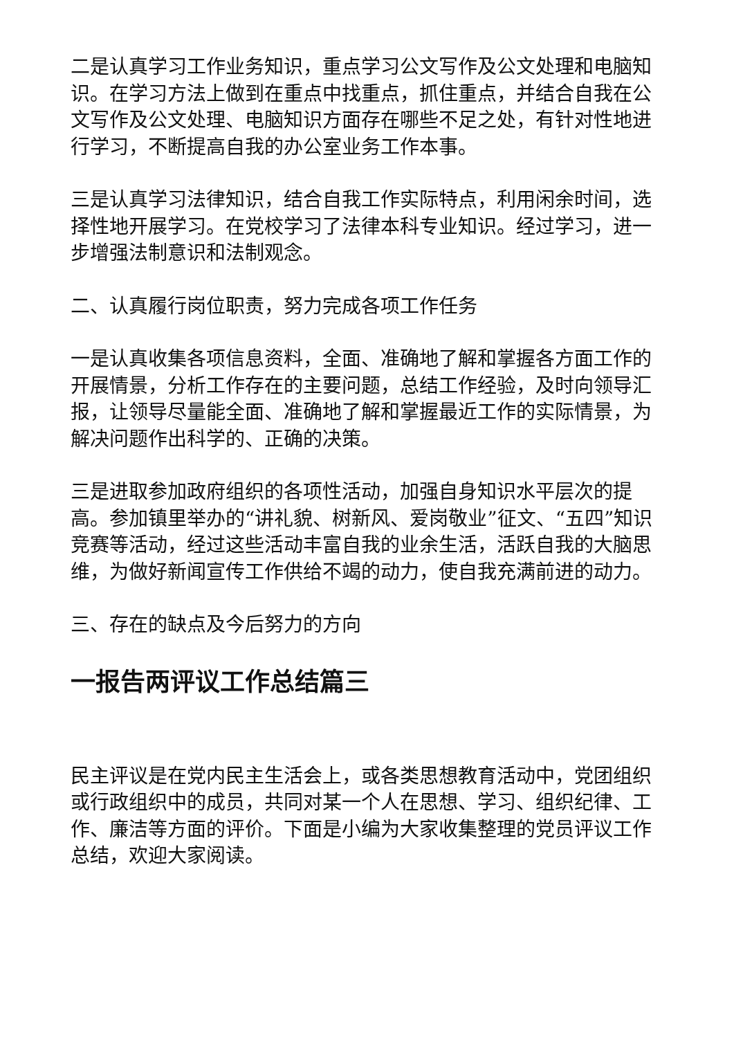二是认真学习工作业务知识，重点学习公文写作及公文处理和电脑知识。在学习方法上做到在重点中找重点，抓住重点，并结合自我在公文写作及公文处理、电脑知识方面存在哪些不足之处，有针对性地进行学习，不断提高自我的办公室业务工作本事。
三是认真学习法律知识，结合自我工作实际特点，利用闲余时间，选择性地开展学习。在党校学习了法律本科专业知识。经过学习，进一步增强法制意识和法制观念。
二、认真履行岗位职责，努力完成各项工作任务
一是认真收集各项信息资料，全面、准确地了解和掌握各方面工作的开展情景，分析工作存在的主要问题，总结工作经验，及时向领导汇报，让领导尽量能全面、准确地了解和掌握最近工作的实际情景，为解决问题作出科学的、正确的决策。
三是进取参加政府组织的各项性活动，加强自身知识水平层次的提高。参加镇里举办的“讲礼貌、树新风、爱岗敬业”征文、“五四”知识竞赛等活动，经过这些活动丰富自我的业余生活，活跃自我的大脑思维，为做好新闻宣传工作供给不竭的动力，使自我充满前进的动力。
三、存在的缺点及今后努力的方向
一报告两评议工作总结篇三
民主评议是在党内民主生活会上，或各类思想教育活动中，党团组织或行政组织中的成员，共同对某一个人在思想、学习、组织纪律、工作、廉洁等方面的评价。下面是小编为大家收集整理的党员评议工作总结，欢迎大家阅读。